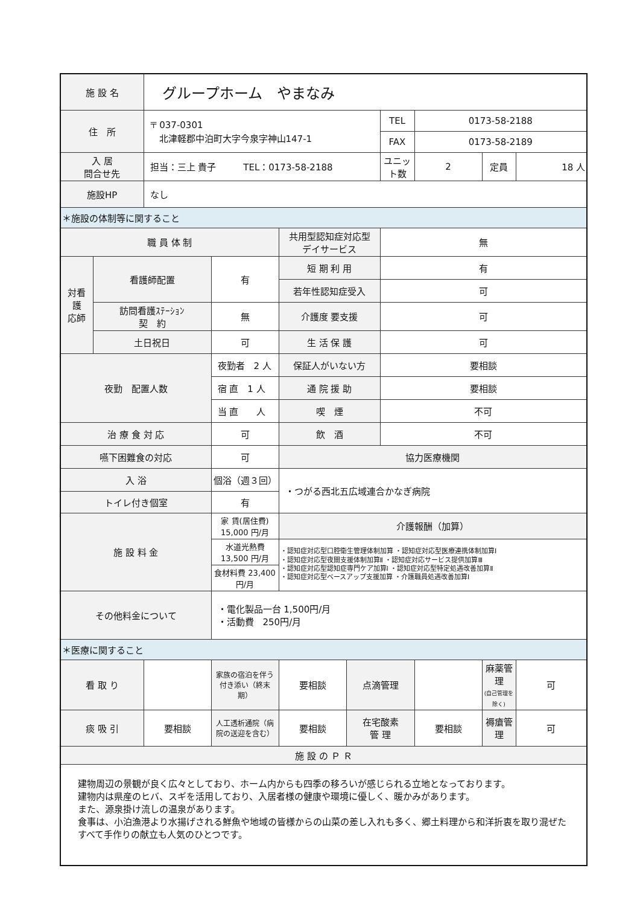| 施 設 名 | | グループホーム やまなみ | | | | | | | |
| 住 所 | | 〒 037-0301 北津軽郡中泊町大字今泉字神山147-1 | | | | TEL | 0173-58-2188 | | |
| | | | | | | FAX | 0173-58-2189 | | |
| 入 居 問合せ先 | | 担当：三上 貴子 TEL：0173-58-2188 | | | | ユニット数 | 2 | 定員 | 18 人 |
| 施設HP | | なし | | | | | | | |
| ＊施設の体制等に関すること | | | | | | | | | |
| 職 員 体 制 | | | | 共用型認知症対応型 デイサービス | | 無 | | | |
| 対看 護 応師 | 看護師配置 | | 有 | 短 期 利 用 | | 有 | | | |
| | | | | 若年性認知症受入 | | 可 | | | |
| | 訪問看護ｽﾃｰｼｮﾝ 契 約 | | 無 | 介護度 要支援 | | 可 | | | |
| | 土日祝日 | | 可 | 生 活 保 護 | | 可 | | | |
| 夜勤 配置人数 | | | 夜勤者 2 人 | 保証人がいない方 | | 要相談 | | | |
| | | | 宿 直 1 人 | 通 院 援 助 | | 要相談 | | | |
| | | | 当 直 人 | 喫 煙 | | 不可 | | | |
| 治 療 食 対 応 | | | 可 | 飲 酒 | | 不可 | | | |
| 嚥下困難食の対応 | | | 可 | 協力医療機関 | | | | | |
| 入 浴 | | | 個浴（週３回） | ・つがる西北五広域連合かなぎ病院 | | | | | |
| トイレ付き個室 | | | 有 | | | | | | |
| 施 設 料 金 | | | 家 賃(居住費) 15,000 円/月 | 介護報酬（加算） | | | | | |
| | | | 水道光熱費 13,500 円/月 | ・認知症対応型口腔衛生管理体制加算 ・認知症対応型医療連携体制加算Ⅰ ・認知症対応型夜間支援体制加算Ⅱ ・認知症対応サービス提供加算Ⅲ ・認知症対応型認知症専門ケア加算Ⅰ ・認知症対応型特定処遇改善加算Ⅱ ・認知症対応型ベースアップ支援加算 ・介護職員処遇改善加算Ⅰ | | | | | |
| | | | 食材料費 23,400 円/月 | | | | | | |
| その他料金について | | | ・電化製品一台 1,500円/月 ・活動費 250円/月 | | | | | | |
| ＊医療に関すること | | | | | | | | | |
| 看 取 り | | | 家族の宿泊を伴う付き添い（終末期） | 要相談 | 点滴管理 | | | 麻薬管理 (自己管理を除く) | 可 |
| 痰 吸 引 | | 要相談 | 人工透析通院（病院の送迎を含む） | 要相談 | 在宅酸素 管 理 | | 要相談 | 褥瘡管理 | 可 |
| 施 設 の Ｐ Ｒ | | | | | | | | | |
| 建物周辺の景観が良く広々としており、ホーム内からも四季の移ろいが感じられる立地となっております。 建物内は県産のヒバ、スギを活用しており、入居者様の健康や環境に優しく、暖かみがあります。 また、源泉掛け流しの温泉があります。 食事は、小泊漁港より水揚げされる鮮魚や地域の皆様からの山菜の差し入れも多く、郷土料理から和洋折衷を取り混ぜたすべて手作りの献立も人気のひとつです。 | | | | | | | | | |